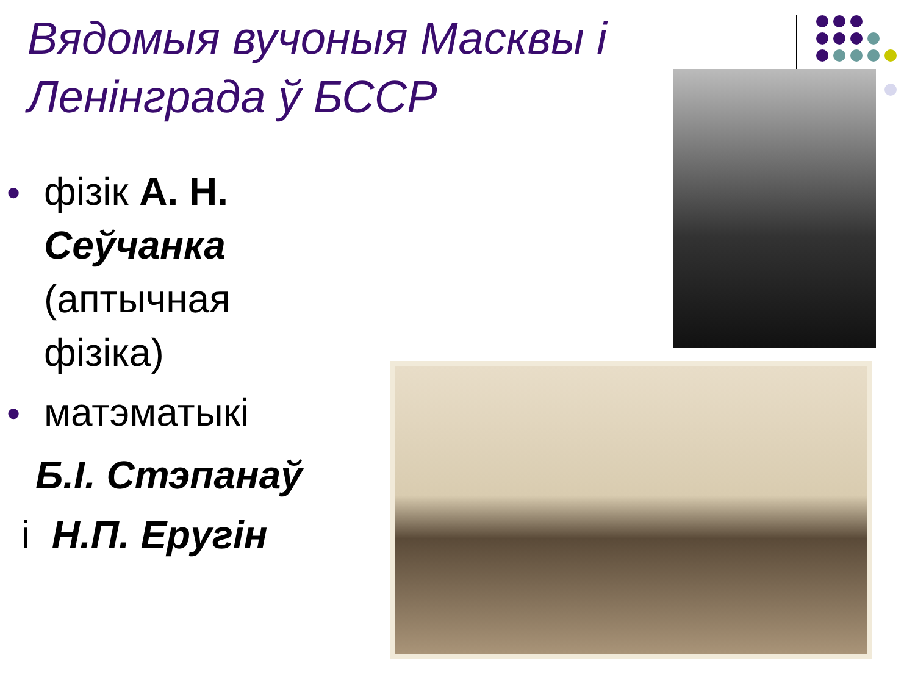Вядомыя вучоныя Масквы і Ленінграда ў БССР
●
фізік А. Н. Сеўчанка (аптычная фізіка)
●
матэматыкі
Б.І. Стэпанаў
і Н.П. Ерyгін